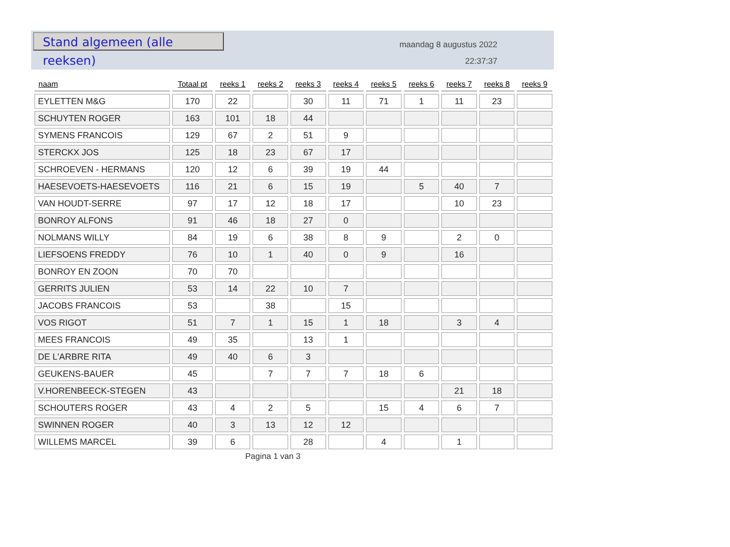Stand algemeen (alle reeksen)
maandag 8 augustus 2022
22:37:37
| naam | Totaal pt | reeks 1 | reeks 2 | reeks 3 | reeks 4 | reeks 5 | reeks 6 | reeks 7 | reeks 8 | reeks 9 |
| --- | --- | --- | --- | --- | --- | --- | --- | --- | --- | --- |
| EYLETTEN M&G | 170 | 22 | | 30 | 11 | 71 | 1 | 11 | 23 | |
| SCHUYTEN ROGER | 163 | 101 | 18 | 44 | | | | | | |
| SYMENS FRANCOIS | 129 | 67 | 2 | 51 | 9 | | | | | |
| STERCKX JOS | 125 | 18 | 23 | 67 | 17 | | | | | |
| SCHROEVEN - HERMANS | 120 | 12 | 6 | 39 | 19 | 44 | | | | |
| HAESEVOETS-HAESEVOETS | 116 | 21 | 6 | 15 | 19 | | 5 | 40 | 7 | |
| VAN HOUDT-SERRE | 97 | 17 | 12 | 18 | 17 | | | 10 | 23 | |
| BONROY ALFONS | 91 | 46 | 18 | 27 | 0 | | | | | |
| NOLMANS WILLY | 84 | 19 | 6 | 38 | 8 | 9 | | 2 | 0 | |
| LIEFSOENS FREDDY | 76 | 10 | 1 | 40 | 0 | 9 | | 16 | | |
| BONROY EN ZOON | 70 | 70 | | | | | | | | |
| GERRITS JULIEN | 53 | 14 | 22 | 10 | 7 | | | | | |
| JACOBS FRANCOIS | 53 | | 38 | | 15 | | | | | |
| VOS RIGOT | 51 | 7 | 1 | 15 | 1 | 18 | | 3 | 4 | |
| MEES FRANCOIS | 49 | 35 | | 13 | 1 | | | | | |
| DE L'ARBRE RITA | 49 | 40 | 6 | 3 | | | | | | |
| GEUKENS-BAUER | 45 | | 7 | 7 | 7 | 18 | 6 | | | |
| V.HORENBEECK-STEGEN | 43 | | | | | | | 21 | 18 | |
| SCHOUTERS ROGER | 43 | 4 | 2 | 5 | | 15 | 4 | 6 | 7 | |
| SWINNEN ROGER | 40 | 3 | 13 | 12 | 12 | | | | | |
| WILLEMS MARCEL | 39 | 6 | | 28 | | 4 | | 1 | | |
Pagina 1 van 3